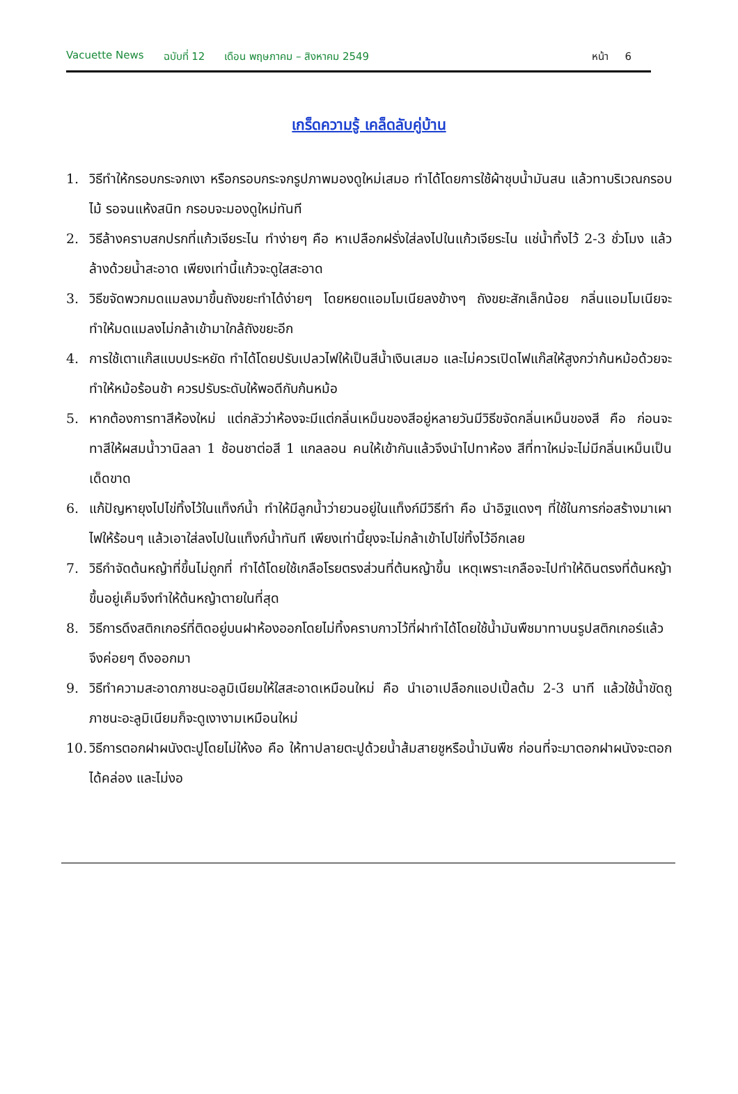Vacuette News ฉบับที่ 12 เดือน พฤษภาคม – สิงหาคม 2549 หน้า 6
เกร็ดความรู้ เคล็ดลับคู่บ้าน
1. วิธีทำให้กรอบกระจกเงา หรือกรอบกระจกรูปภาพมองดูใหม่เสมอ ทำได้โดยการใช้ผ้าชุบน้ำมันสน แล้วทาบริเวณกรอบไม้ รอจนแห้งสนิท กรอบจะมองดูใหม่ทันที
2. วิธีล้างคราบสกปรกที่แก้วเจียระไน ทำง่ายๆ คือ หาเปลือกฝรั่งใส่ลงไปในแก้วเจียระไน แช่น้ำทิ้งไว้ 2-3 ชั่วโมง แล้วล้างด้วยน้ำสะอาด เพียงเท่านี้แก้วจะดูใสสะอาด
3. วิธีขจัดพวกมดแมลงมาขึ้นถังขยะทำได้ง่ายๆ โดยหยดแอมโมเนียลงข้างๆ ถังขยะสักเล็กน้อย กลิ่นแอมโมเนียจะทำให้มดแมลงไม่กล้าเข้ามาใกล้ถังขยะอีก
4. การใช้เตาแก๊สแบบประหยัด ทำได้โดยปรับเปลวไฟให้เป็นสีน้ำเงินเสมอ และไม่ควรเปิดไฟแก๊สให้สูงกว่าก้นหม้อด้วยจะทำให้หม้อร้อนช้า ควรปรับระดับให้พอดีกับก้นหม้อ
5. หากต้องการทาสีห้องใหม่ แต่กลัวว่าห้องจะมีแต่กลิ่นเหม็นของสีอยู่หลายวันมีวิธีขจัดกลิ่นเหม็นของสี คือ ก่อนจะทาสีให้ผสมน้ำวานิลลา 1 ช้อนชาต่อสี 1 แกลลอน คนให้เข้ากันแล้วจึงนำไปทาห้อง สีที่ทาใหม่จะไม่มีกลิ่นเหม็นเป็นเด็ดขาด
6. แก้ปัญหายุงไปไข่ทิ้งไว้ในแท็งก์น้ำ ทำให้มีลูกน้ำว่ายวนอยู่ในแท็งก์มีวิธีทำ คือ นำอิฐแดงๆ ที่ใช้ในการก่อสร้างมาเผาไฟให้ร้อนๆ แล้วเอาใส่ลงไปในแท็งก์น้ำทันที เพียงเท่านี้ยุงจะไม่กล้าเข้าไปไข่ทิ้งไว้อีกเลย
7. วิธีกำจัดต้นหญ้าที่ขึ้นไม่ถูกที่ ทำได้โดยใช้เกลือโรยตรงส่วนที่ต้นหญ้าขึ้น เหตุเพราะเกลือจะไปทำให้ดินตรงที่ต้นหญ้าขึ้นอยู่เค็มจึงทำให้ต้นหญ้าตายในที่สุด
8. วิธีการดึงสติกเกอร์ที่ติดอยู่บนฝาห้องออกโดยไม่ทิ้งคราบกาวไว้ที่ฝาทำได้โดยใช้น้ำมันพืชมาทาบนรูปสติกเกอร์แล้วจึงค่อยๆ ดึงออกมา
9. วิธีทำความสะอาดภาชนะอลูมิเนียมให้ใสสะอาดเหมือนใหม่ คือ นำเอาเปลือกแอปเปิ้ลต้ม 2-3 นาที แล้วใช้น้ำขัดถูภาชนะอะลูมิเนียมก็จะดูเงางามเหมือนใหม่
10. วิธีการตอกฝาผนังตะปูโดยไม่ให้งอ คือ ให้ทาปลายตะปูด้วยน้ำส้มสายชูหรือน้ำมันพืช ก่อนที่จะมาตอกฝาผนังจะตอกได้คล่อง และไม่งอ